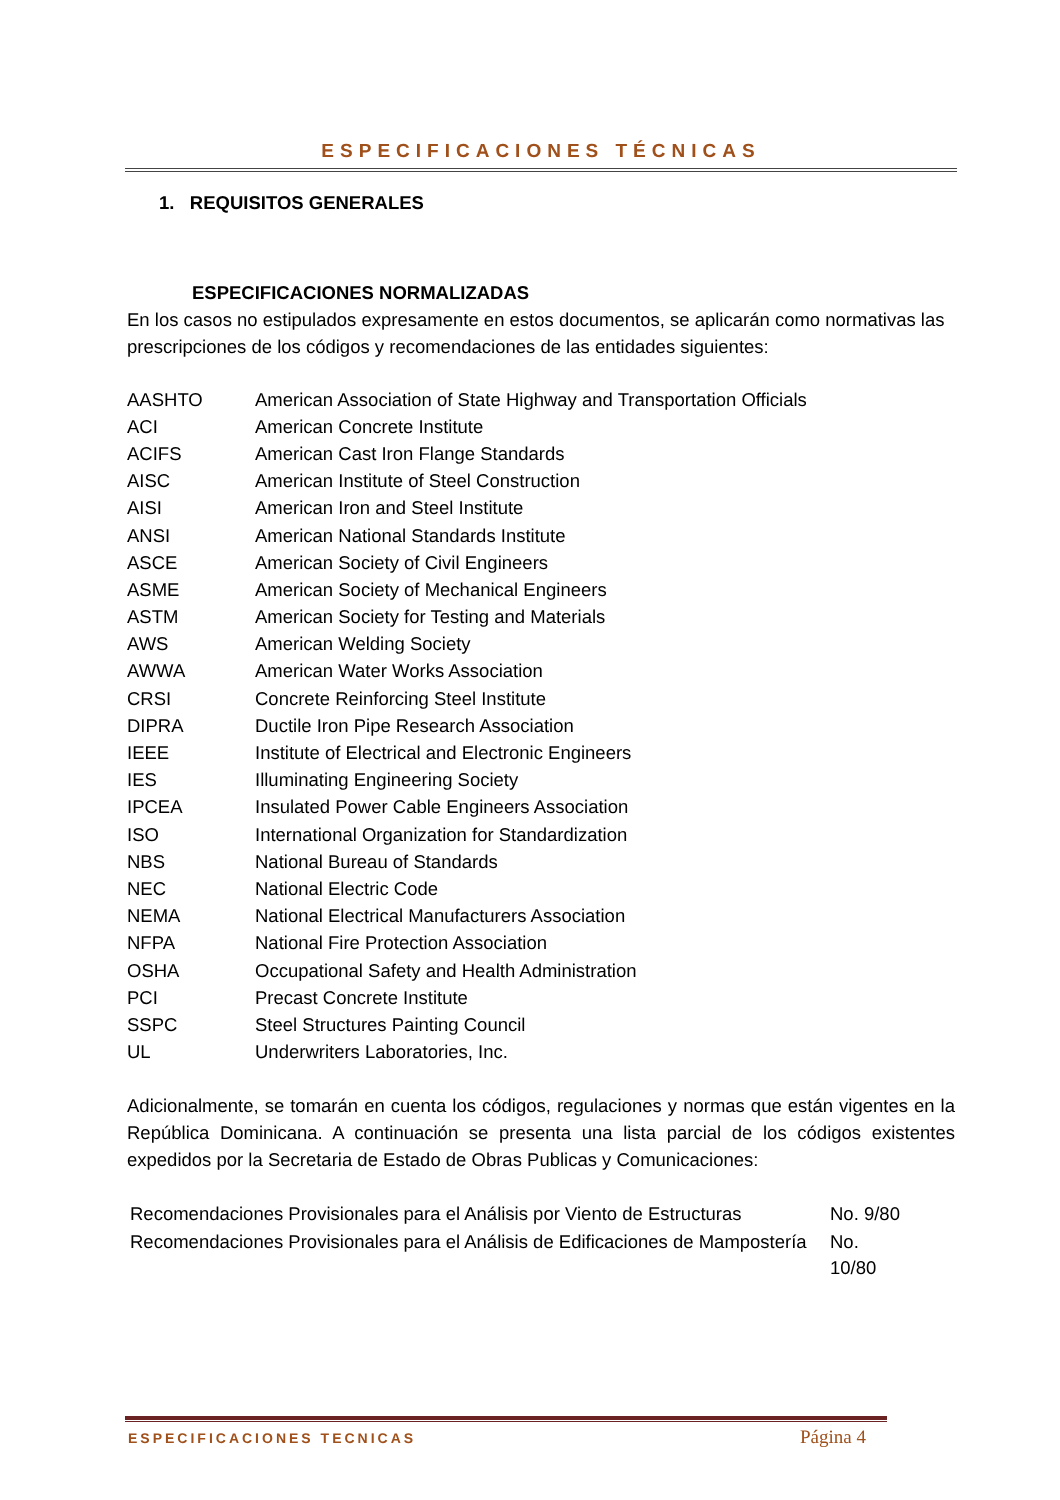ESPECIFICACIONES TÉCNICAS
1. REQUISITOS GENERALES
ESPECIFICACIONES NORMALIZADAS
En los casos no estipulados expresamente en estos documentos, se aplicarán como normativas las prescripciones de los códigos y recomendaciones de las entidades siguientes:
| AASHTO | American Association of State Highway and Transportation Officials |
| ACI | American Concrete Institute |
| ACIFS | American Cast Iron Flange Standards |
| AISC | American Institute of Steel Construction |
| AISI | American Iron and Steel Institute |
| ANSI | American National Standards Institute |
| ASCE | American Society of Civil Engineers |
| ASME | American Society of Mechanical Engineers |
| ASTM | American Society for Testing and Materials |
| AWS | American Welding Society |
| AWWA | American Water Works Association |
| CRSI | Concrete Reinforcing Steel Institute |
| DIPRA | Ductile Iron Pipe Research Association |
| IEEE | Institute of Electrical and Electronic Engineers |
| IES | Illuminating Engineering Society |
| IPCEA | Insulated Power Cable Engineers Association |
| ISO | International Organization for Standardization |
| NBS | National Bureau of Standards |
| NEC | National Electric Code |
| NEMA | National Electrical Manufacturers Association |
| NFPA | National Fire Protection Association |
| OSHA | Occupational Safety and Health Administration |
| PCI | Precast Concrete Institute |
| SSPC | Steel Structures Painting Council |
| UL | Underwriters Laboratories, Inc. |
Adicionalmente, se tomarán en cuenta los códigos, regulaciones y normas que están vigentes en la República Dominicana. A continuación se presenta una lista parcial de los códigos existentes expedidos por la Secretaria de Estado de Obras Publicas y Comunicaciones:
| Recomendaciones Provisionales para el Análisis por Viento de Estructuras | No. 9/80 |
| Recomendaciones Provisionales para el Análisis de Edificaciones de Mampostería | No. 10/80 |
ESPECIFICACIONES TECNICAS Página 4